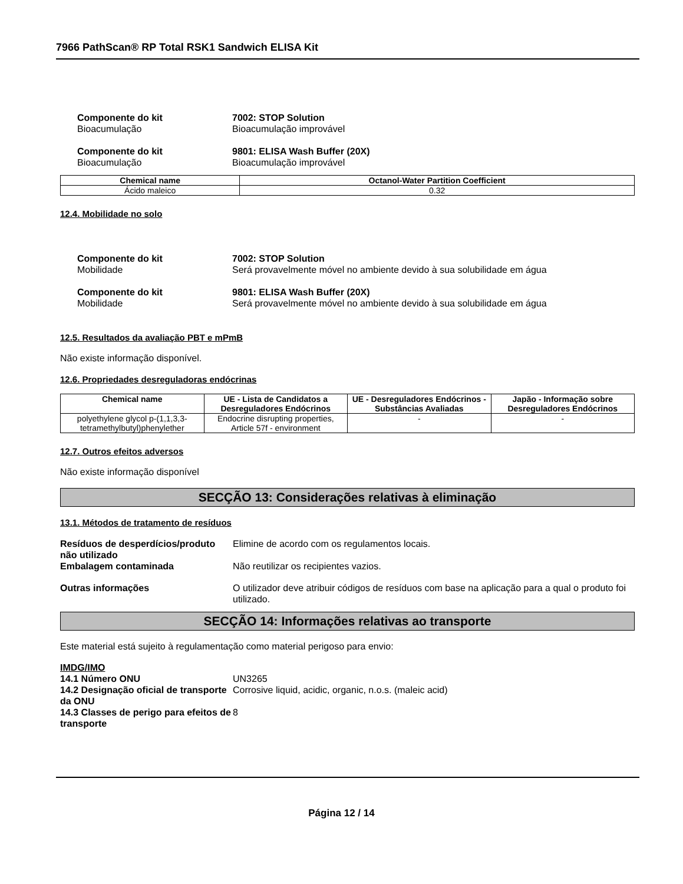7966 PathScan® RP Total RSK1 Sandwich ELISA Kit
Componente do kit
Bioacumulação
7002: STOP Solution
Bioacumulação improvável
Componente do kit
Bioacumulação
9801: ELISA Wash Buffer (20X)
Bioacumulação improvável
| Chemical name | Octanol-Water Partition Coefficient |
| --- | --- |
| Ácido maleico | 0.32 |
12.4. Mobilidade no solo
Componente do kit
Mobilidade
7002: STOP Solution
Será provavelmente móvel no ambiente devido à sua solubilidade em água
Componente do kit
Mobilidade
9801: ELISA Wash Buffer (20X)
Será provavelmente móvel no ambiente devido à sua solubilidade em água
12.5. Resultados da avaliação PBT e mPmB
Não existe informação disponível.
12.6. Propriedades desreguladoras endócrinas
| Chemical name | UE - Lista de Candidatos a Desreguladores Endócrinos | UE - Desreguladores Endócrinos - Substâncias Avaliadas | Japão - Informação sobre Desreguladores Endócrinos |
| --- | --- | --- | --- |
| polyethylene glycol p-(1,1,3,3-tetramethylbutyl)phenylether | Endocrine disrupting properties, Article 57f - environment | - | - |
12.7. Outros efeitos adversos
Não existe informação disponível
SECÇÃO 13: Considerações relativas à eliminação
13.1. Métodos de tratamento de resíduos
Resíduos de desperdícios/produto não utilizado
Elimine de acordo com os regulamentos locais.
Embalagem contaminada Não reutilizar os recipientes vazios.
Outras informações O utilizador deve atribuir códigos de resíduos com base na aplicação para a qual o produto foi utilizado.
SECÇÃO 14: Informações relativas ao transporte
Este material está sujeito à regulamentação como material perigoso para envio:
IMDG/IMO
14.1 Número ONU UN3265
14.2 Designação oficial de transporte da ONU
Corrosive liquid, acidic, organic, n.o.s. (maleic acid)
14.3 Classes de perigo para efeitos de transporte
8
Página 12 / 14